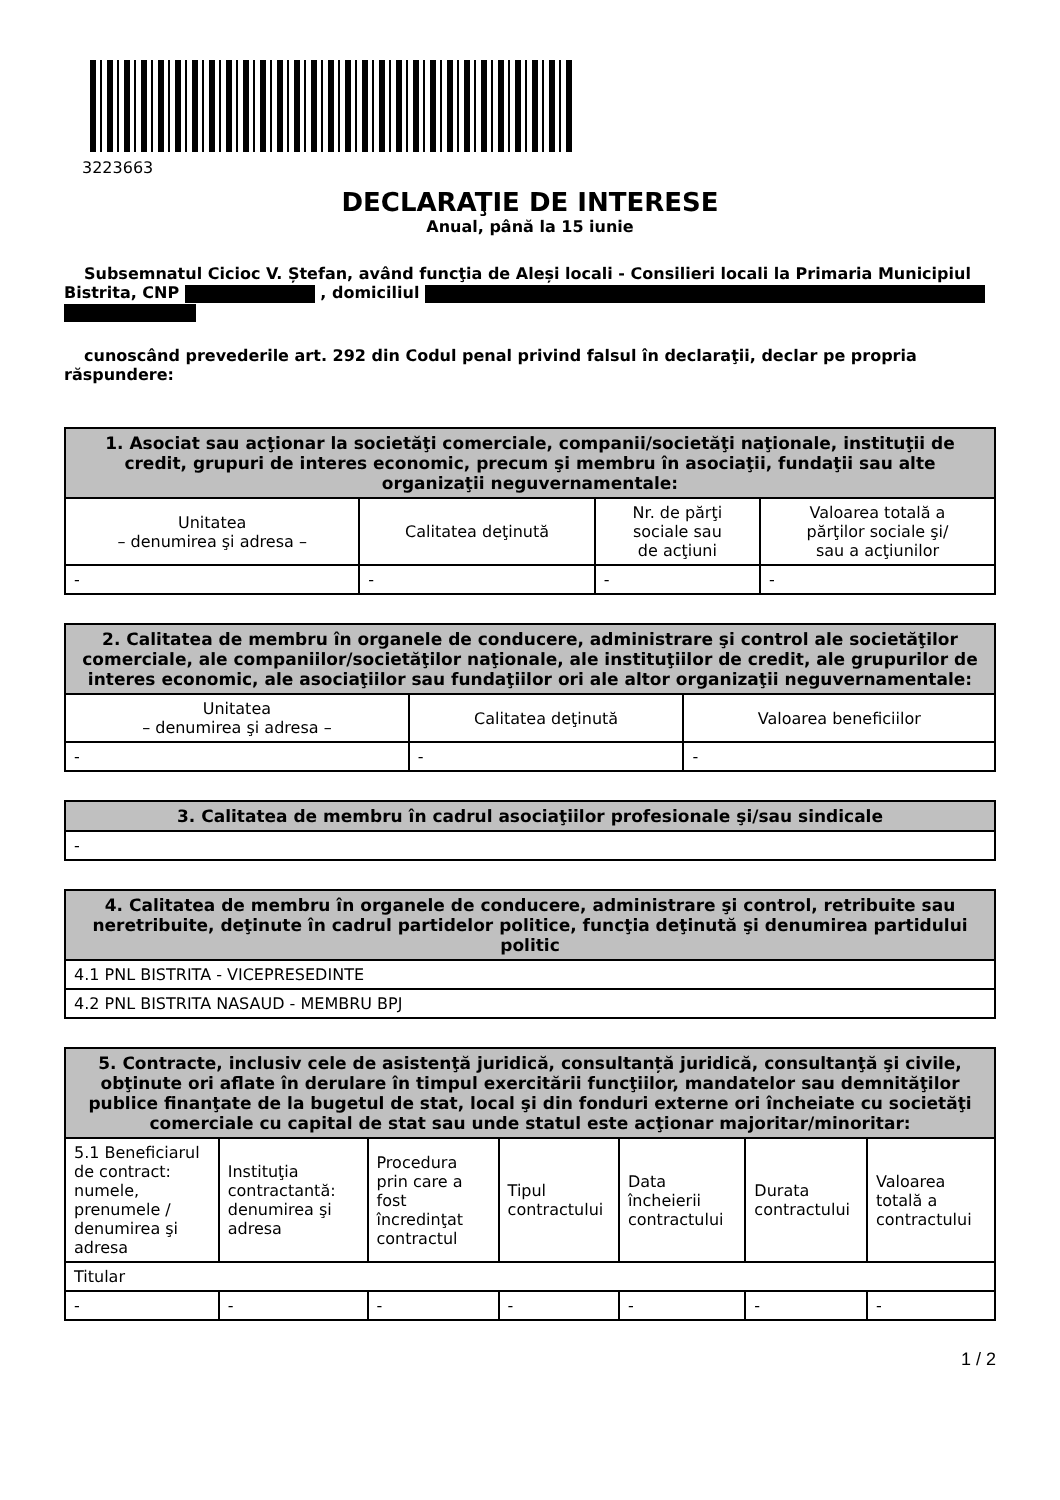3223663
DECLARAŢIE DE INTERESE
Anual, până la 15 iunie
Subsemnatul Cicioc V. Ștefan, având funcţia de Aleși locali - Consilieri locali la Primaria Municipiul Bistrita, CNP , domiciliul
cunoscând prevederile art. 292 din Codul penal privind falsul în declaraţii, declar pe propria răspundere:
| 1. Asociat sau acţionar la societăţi comerciale, companii/societăţi naţionale, instituţii de credit, grupuri de interes economic, precum şi membru în asociaţii, fundaţii sau alte organizaţii neguvernamentale: | | | |
| --- | --- | --- | --- |
| Unitatea – denumirea şi adresa – | Calitatea deţinută | Nr. de părţi sociale sau de acţiuni | Valoarea totală a părţilor sociale şi/ sau a acţiunilor |
| - | - | - | - |
| 2. Calitatea de membru în organele de conducere, administrare şi control ale societăţilor comerciale, ale companiilor/societăţilor naţionale, ale instituţiilor de credit, ale grupurilor de interes economic, ale asociaţiilor sau fundaţiilor ori ale altor organizaţii neguvernamentale: | | |
| --- | --- | --- |
| Unitatea – denumirea şi adresa – | Calitatea deţinută | Valoarea beneficiilor |
| - | - | - |
| 3. Calitatea de membru în cadrul asociaţiilor profesionale şi/sau sindicale |
| --- |
| - |
| 4. Calitatea de membru în organele de conducere, administrare şi control, retribuite sau neretribuite, deţinute în cadrul partidelor politice, funcţia deţinută şi denumirea partidului politic |
| --- |
| 4.1 PNL BISTRITA - VICEPRESEDINTE |
| 4.2 PNL BISTRITA NASAUD - MEMBRU BPJ |
| 5. Contracte, inclusiv cele de asistenţă juridică, consultanță juridică, consultanţă şi civile, obţinute ori aflate în derulare în timpul exercitării funcţiilor, mandatelor sau demnităţilor publice finanţate de la bugetul de stat, local şi din fonduri externe ori încheiate cu societăţi comerciale cu capital de stat sau unde statul este acţionar majoritar/minoritar: | | | | | | |
| --- | --- | --- | --- | --- | --- | --- |
| 5.1 Beneficiarul de contract: numele, prenumele / denumirea şi adresa | Instituţia contractantă: denumirea şi adresa | Procedura prin care a fost încredinţat contractul | Tipul contractului | Data încheierii contractului | Durata contractului | Valoarea totală a contractului |
| Titular | | | | | | |
| - | - | - | - | - | - | - |
1 / 2